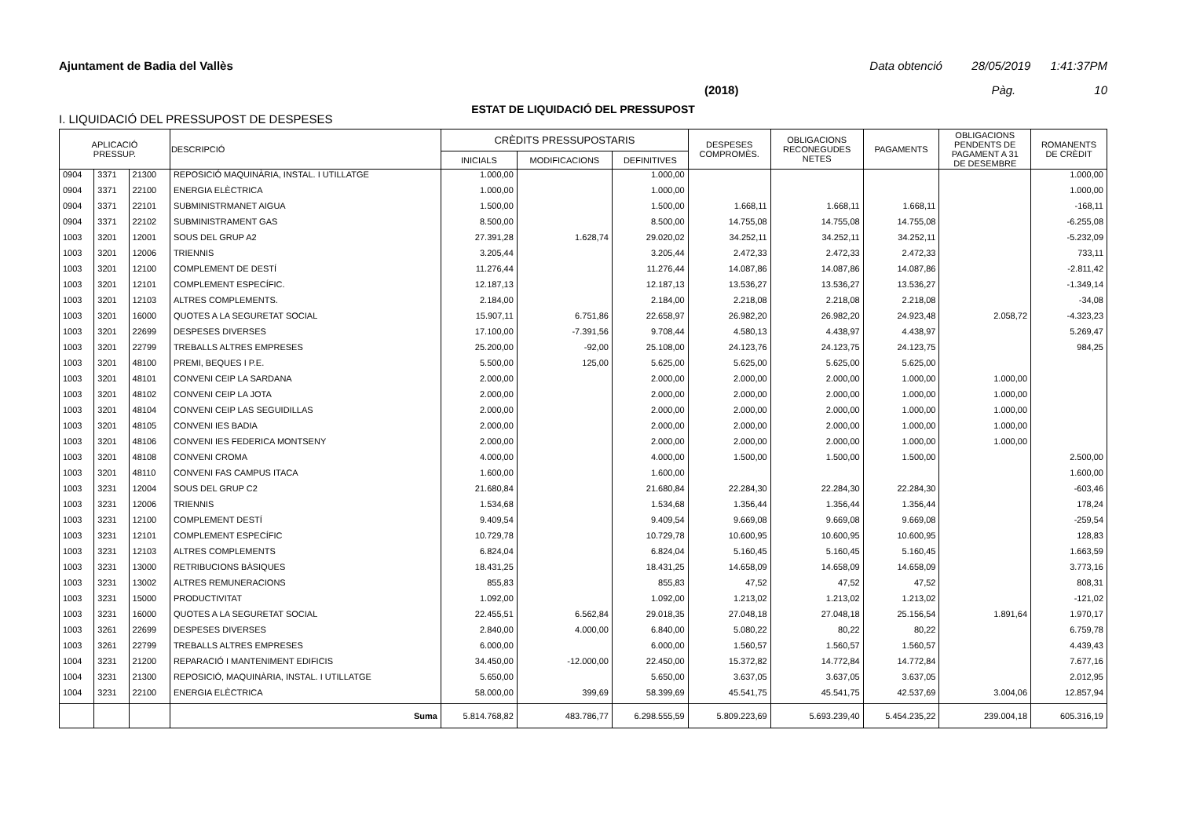Ajuntament de Badia del Vallès Data obtenció 28/05/2019 1:41:37PM
(2018) Pàg. 10
ESTAT DE LIQUIDACIÓ DEL PRESSUPOST
I. LIQUIDACIÓ DEL PRESSUPOST DE DESPESES
| APLICACIÓ PRESSUP. | | | DESCRIPCIÓ | CRÈDITS PRESSUPOSTARIS | | | DESPESES COMPROMÈS. | OBLIGACIONS RECONEGUDES NETES | PAGAMENTS | OBLIGACIONS PENDENTS DE PAGAMENT A 31 DE DESEMBRE | ROMANENTS DE CRÈDIT |
| --- | --- | --- | --- | --- | --- | --- | --- | --- | --- | --- | --- |
| | | | | INICIALS | MODIFICACIONS | DEFINITIVES | | | | | |
| 0904 | 3371 | 21300 | REPOSICIÓ MAQUINÀRIA, INSTAL. I UTILLATGE | 1.000,00 | | 1.000,00 | | | | | 1.000,00 |
| 0904 | 3371 | 22100 | ENERGIA ELÈCTRICA | 1.000,00 | | 1.000,00 | | | | | 1.000,00 |
| 0904 | 3371 | 22101 | SUBMINISTRMANET AIGUA | 1.500,00 | | 1.500,00 | 1.668,11 | 1.668,11 | 1.668,11 | | -168,11 |
| 0904 | 3371 | 22102 | SUBMINISTRAMENT GAS | 8.500,00 | | 8.500,00 | 14.755,08 | 14.755,08 | 14.755,08 | | -6.255,08 |
| 1003 | 3201 | 12001 | SOUS DEL GRUP A2 | 27.391,28 | 1.628,74 | 29.020,02 | 34.252,11 | 34.252,11 | 34.252,11 | | -5.232,09 |
| 1003 | 3201 | 12006 | TRIENNIS | 3.205,44 | | 3.205,44 | 2.472,33 | 2.472,33 | 2.472,33 | | 733,11 |
| 1003 | 3201 | 12100 | COMPLEMENT DE DESTÍ | 11.276,44 | | 11.276,44 | 14.087,86 | 14.087,86 | 14.087,86 | | -2.811,42 |
| 1003 | 3201 | 12101 | COMPLEMENT ESPECÍFIC. | 12.187,13 | | 12.187,13 | 13.536,27 | 13.536,27 | 13.536,27 | | -1.349,14 |
| 1003 | 3201 | 12103 | ALTRES COMPLEMENTS. | 2.184,00 | | 2.184,00 | 2.218,08 | 2.218,08 | 2.218,08 | | -34,08 |
| 1003 | 3201 | 16000 | QUOTES A LA SEGURETAT SOCIAL | 15.907,11 | 6.751,86 | 22.658,97 | 26.982,20 | 26.982,20 | 24.923,48 | 2.058,72 | -4.323,23 |
| 1003 | 3201 | 22699 | DESPESES DIVERSES | 17.100,00 | -7.391,56 | 9.708,44 | 4.580,13 | 4.438,97 | 4.438,97 | | 5.269,47 |
| 1003 | 3201 | 22799 | TREBALLS ALTRES EMPRESES | 25.200,00 | -92,00 | 25.108,00 | 24.123,76 | 24.123,75 | 24.123,75 | | 984,25 |
| 1003 | 3201 | 48100 | PREMI, BEQUES I P.E. | 5.500,00 | 125,00 | 5.625,00 | 5.625,00 | 5.625,00 | 5.625,00 | | |
| 1003 | 3201 | 48101 | CONVENI CEIP LA SARDANA | 2.000,00 | | 2.000,00 | 2.000,00 | 2.000,00 | 1.000,00 | 1.000,00 | |
| 1003 | 3201 | 48102 | CONVENI CEIP LA JOTA | 2.000,00 | | 2.000,00 | 2.000,00 | 2.000,00 | 1.000,00 | 1.000,00 | |
| 1003 | 3201 | 48104 | CONVENI CEIP LAS SEGUIDILLAS | 2.000,00 | | 2.000,00 | 2.000,00 | 2.000,00 | 1.000,00 | 1.000,00 | |
| 1003 | 3201 | 48105 | CONVENI IES BADIA | 2.000,00 | | 2.000,00 | 2.000,00 | 2.000,00 | 1.000,00 | 1.000,00 | |
| 1003 | 3201 | 48106 | CONVENI IES FEDERICA MONTSENY | 2.000,00 | | 2.000,00 | 2.000,00 | 2.000,00 | 1.000,00 | 1.000,00 | |
| 1003 | 3201 | 48108 | CONVENI CROMA | 4.000,00 | | 4.000,00 | 1.500,00 | 1.500,00 | 1.500,00 | | 2.500,00 |
| 1003 | 3201 | 48110 | CONVENI FAS CAMPUS ITACA | 1.600,00 | | 1.600,00 | | | | | 1.600,00 |
| 1003 | 3231 | 12004 | SOUS DEL GRUP C2 | 21.680,84 | | 21.680,84 | 22.284,30 | 22.284,30 | 22.284,30 | | -603,46 |
| 1003 | 3231 | 12006 | TRIENNIS | 1.534,68 | | 1.534,68 | 1.356,44 | 1.356,44 | 1.356,44 | | 178,24 |
| 1003 | 3231 | 12100 | COMPLEMENT DESTÍ | 9.409,54 | | 9.409,54 | 9.669,08 | 9.669,08 | 9.669,08 | | -259,54 |
| 1003 | 3231 | 12101 | COMPLEMENT ESPECÍFIC | 10.729,78 | | 10.729,78 | 10.600,95 | 10.600,95 | 10.600,95 | | 128,83 |
| 1003 | 3231 | 12103 | ALTRES COMPLEMENTS | 6.824,04 | | 6.824,04 | 5.160,45 | 5.160,45 | 5.160,45 | | 1.663,59 |
| 1003 | 3231 | 13000 | RETRIBUCIONS BÀSIQUES | 18.431,25 | | 18.431,25 | 14.658,09 | 14.658,09 | 14.658,09 | | 3.773,16 |
| 1003 | 3231 | 13002 | ALTRES REMUNERACIONS | 855,83 | | 855,83 | 47,52 | 47,52 | 47,52 | | 808,31 |
| 1003 | 3231 | 15000 | PRODUCTIVITAT | 1.092,00 | | 1.092,00 | 1.213,02 | 1.213,02 | 1.213,02 | | -121,02 |
| 1003 | 3231 | 16000 | QUOTES A LA SEGURETAT SOCIAL | 22.455,51 | 6.562,84 | 29.018,35 | 27.048,18 | 27.048,18 | 25.156,54 | 1.891,64 | 1.970,17 |
| 1003 | 3261 | 22699 | DESPESES DIVERSES | 2.840,00 | 4.000,00 | 6.840,00 | 5.080,22 | 80,22 | 80,22 | | 6.759,78 |
| 1003 | 3261 | 22799 | TREBALLS ALTRES EMPRESES | 6.000,00 | | 6.000,00 | 1.560,57 | 1.560,57 | 1.560,57 | | 4.439,43 |
| 1004 | 3231 | 21200 | REPARACIÓ I MANTENIMENT EDIFICIS | 34.450,00 | -12.000,00 | 22.450,00 | 15.372,82 | 14.772,84 | 14.772,84 | | 7.677,16 |
| 1004 | 3231 | 21300 | REPOSICIÓ, MAQUINÀRIA, INSTAL. I UTILLATGE | 5.650,00 | | 5.650,00 | 3.637,05 | 3.637,05 | 3.637,05 | | 2.012,95 |
| 1004 | 3231 | 22100 | ENERGIA ELÈCTRICA | 58.000,00 | 399,69 | 58.399,69 | 45.541,75 | 45.541,75 | 42.537,69 | 3.004,06 | 12.857,94 |
| | | | Suma | 5.814.768,82 | 483.786,77 | 6.298.555,59 | 5.809.223,69 | 5.693.239,40 | 5.454.235,22 | 239.004,18 | 605.316,19 |